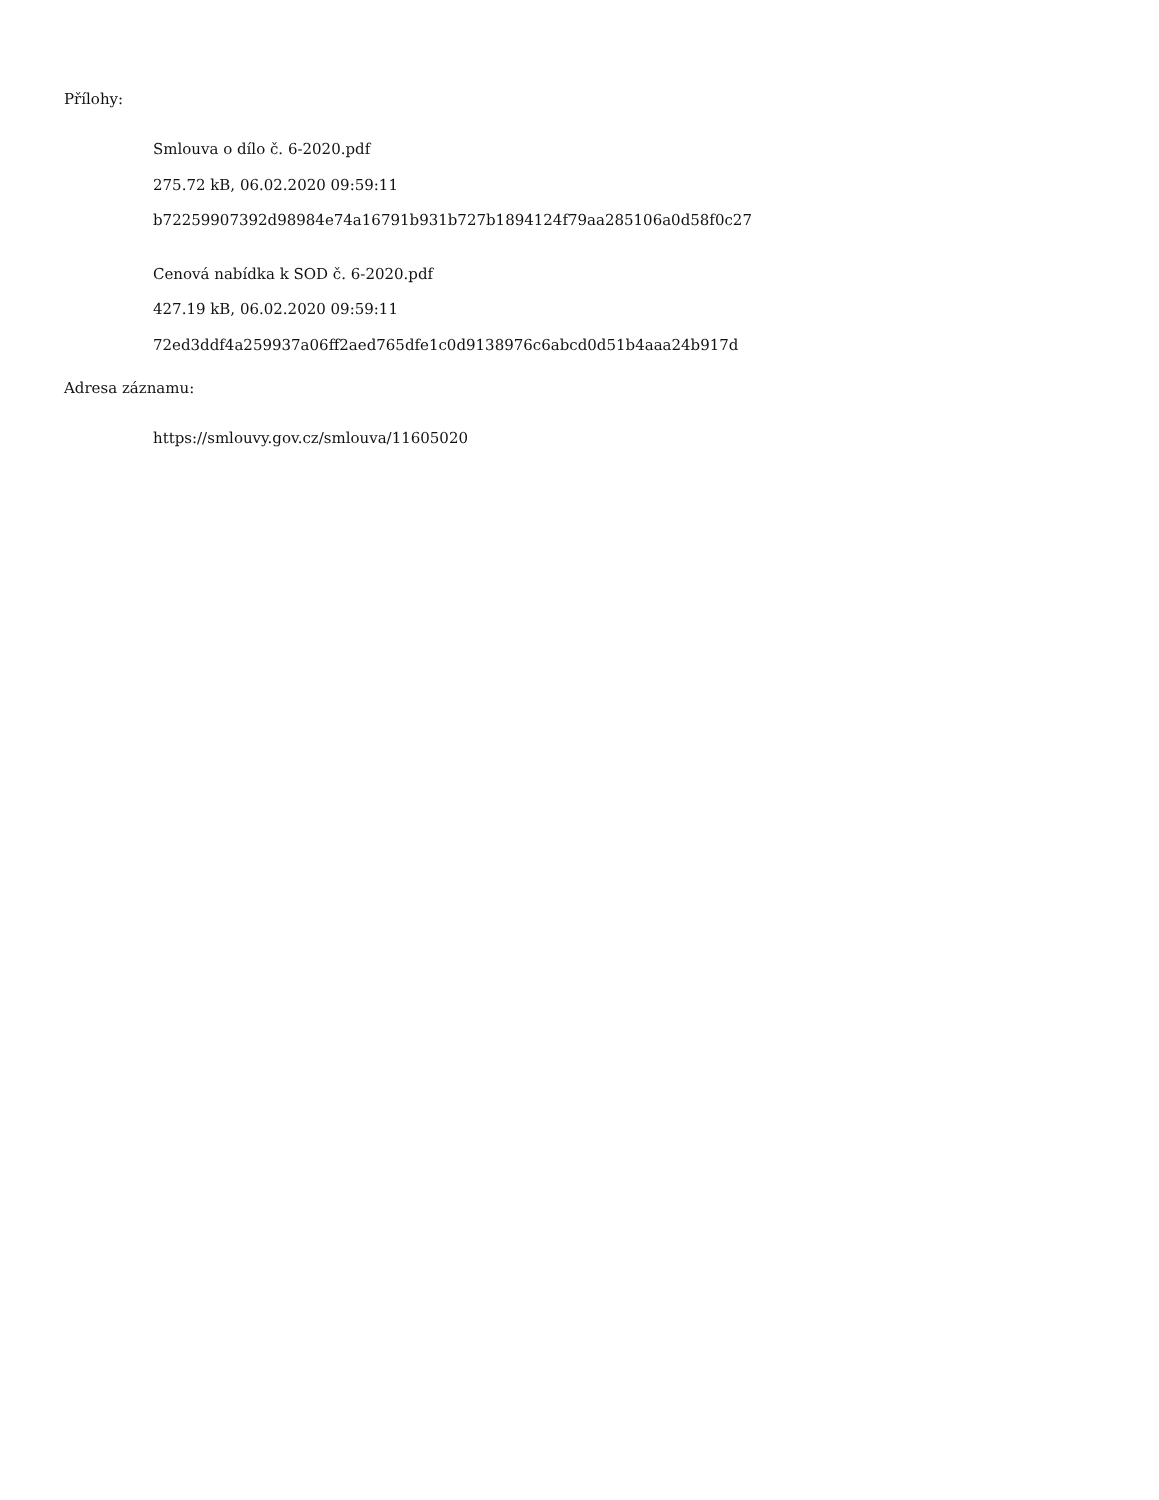Přílohy:
Smlouva o dílo č. 6-2020.pdf
275.72 kB, 06.02.2020 09:59:11
b72259907392d98984e74a16791b931b727b1894124f79aa285106a0d58f0c27
Cenová nabídka k SOD č. 6-2020.pdf
427.19 kB, 06.02.2020 09:59:11
72ed3ddf4a259937a06ff2aed765dfe1c0d9138976c6abcd0d51b4aaa24b917d
Adresa záznamu:
https://smlouvy.gov.cz/smlouva/11605020